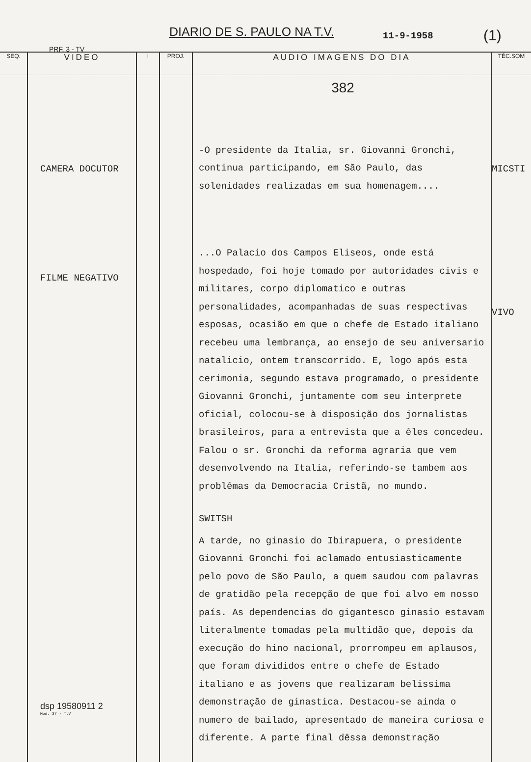DIARIO DE S. PAULO NA T.V. 11-9-1958 (1)
PRF. 3 - TV
| SEQ. | VIDEO | I | PROJ. | AUDIO IMAGENS DO DIA | TÉC.SOM |
| --- | --- | --- | --- | --- | --- |
| | CAMERA DOCUTOR FILME NEGATIVO dsp 19580911 2 Mod. 37 - T.V | | | 382 -O presidente da Italia, sr. Giovanni Gronchi, continua participando, em São Paulo, das solenidades realizadas em sua homenagem.... ...O Palacio dos Campos Eliseos, onde está hospedado, foi hoje tomado por autoridades civis e militares, corpo diplomatico e outras personalidades, acompanhadas de suas respectivas esposas, ocasião em que o chefe de Estado italiano recebeu uma lembrança, ao ensejo de seu aniversario natalicio, ontem transcorrido. E, logo após esta cerimonia, segundo estava programado, o presidente Giovanni Gronchi, juntamente com seu interprete oficial, colocou-se à disposição dos jornalistas brasileiros, para a entrevista que a êles concedeu. Falou o sr. Gronchi da reforma agraria que vem desenvolvendo na Italia, referindo-se tambem aos problêmas da Democracia Cristã, no mundo. SWITSH A tarde, no ginasio do Ibirapuera, o presidente Giovanni Gronchi foi aclamado entusiasticamente pelo povo de São Paulo, a quem saudou com palavras de gratidão pela recepção de que foi alvo em nosso país. As dependencias do gigantesco ginasio estavam literalmente tomadas pela multidão que, depois da execução do hino nacional, prorrompeu em aplausos, que foram divididos entre o chefe de Estado italiano e as jovens que realizaram belissima demonstração de ginastica. Destacou-se ainda o numero de bailado, apresentado de maneira curiosa e diferente. A parte final dêssa demonstração | MICSTI VIVO |